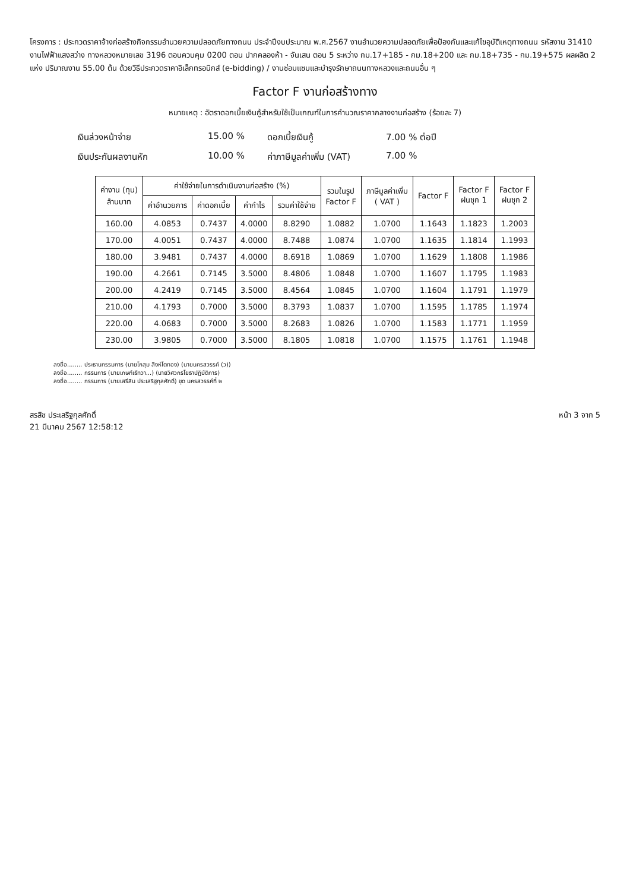โครงการ : ประกวดราคาจ้างก่อสร้างกิจกรรมอำนวยความปลอดภัยทางถนน ประจำปีงบประมาณ พ.ศ.2567 งานอำนวยความปลอดภัยเพื่อป้องกันและแก้ไขอุบัติเหตุทางถนน รหัสงาน 31410 งานไฟฟ้าแสงสว่าง ทางหลวงหมายเลข 3196 ตอนควบคุม 0200 ตอน ปากคลองห้า - จันเสน ตอน 5 ระหว่าง กม.17+185 - กม.18+200 และ กม.18+735 - กม.19+575 ผลผลิต 2 แห่ง ปริมาณงาน 55.00 ต้น ด้วยวิธีประกวดราคาอิเล็กทรอนิกส์ (e-bidding) / งานซ่อมแซมและบำรุงรักษาถนนทางหลวงและถนนอื่น ๆ
Factor F งานก่อสร้างทาง
หมายเหตุ : อัตราดอกเบี้ยเงินกู้สำหรับใช้เป็นเกณฑ์ในการคำนวณราคากลางงานก่อสร้าง (ร้อยละ 7)
เงินล่วงหน้าจ่าย
15.00 %
ดอกเบี้ยเงินกู้
7.00 % ต่อปี
เงินประกันผลงานหัก
10.00 %
ค่าภาษีมูลค่าเพิ่ม (VAT)
7.00 %
| ค่างาน (ทุน) ล้านบาท | ค่าใช้จ่ายในการดำเนินงานก่อสร้าง (%) | | | | รวมในรูป Factor F | ภาษีมูลค่าเพิ่ม ( VAT ) | Factor F | Factor F ฝนชุก 1 | Factor F ฝนชุก 2 |
| --- | --- | --- | --- | --- | --- | --- | --- | --- | --- |
| | ค่าอำนวยการ | ค่าดอกเบี้ย | ค่ากำไร | รวมค่าใช้จ่าย | | | | | |
| 160.00 | 4.0853 | 0.7437 | 4.0000 | 8.8290 | 1.0882 | 1.0700 | 1.1643 | 1.1823 | 1.2003 |
| 170.00 | 4.0051 | 0.7437 | 4.0000 | 8.7488 | 1.0874 | 1.0700 | 1.1635 | 1.1814 | 1.1993 |
| 180.00 | 3.9481 | 0.7437 | 4.0000 | 8.6918 | 1.0869 | 1.0700 | 1.1629 | 1.1808 | 1.1986 |
| 190.00 | 4.2661 | 0.7145 | 3.5000 | 8.4806 | 1.0848 | 1.0700 | 1.1607 | 1.1795 | 1.1983 |
| 200.00 | 4.2419 | 0.7145 | 3.5000 | 8.4564 | 1.0845 | 1.0700 | 1.1604 | 1.1791 | 1.1979 |
| 210.00 | 4.1793 | 0.7000 | 3.5000 | 8.3793 | 1.0837 | 1.0700 | 1.1595 | 1.1785 | 1.1974 |
| 220.00 | 4.0683 | 0.7000 | 3.5000 | 8.2683 | 1.0826 | 1.0700 | 1.1583 | 1.1771 | 1.1959 |
| 230.00 | 3.9805 | 0.7000 | 3.5000 | 8.1805 | 1.0818 | 1.0700 | 1.1575 | 1.1761 | 1.1948 |
ลงชื่อ........ ประธานกรรมการ (นายโกสุม สิงห์โตทอง) (นายนครสวรรค์ (ว))
ลงชื่อ........ กรรมการ (นายเกษฑ์เธีทวา...) (นายวิศวกรโยธาปฏิบัติการ)
ลงชื่อ........ กรรมการ (นายเสรีสิน ประเสริฐกุลศักดิ์) ขุด นครสวรรค์ที่ ๒
สรสิช ประเสริฐกุลศักดิ์
21 มีนาคม 2567 12:58:12
หน้า 3 จาก 5